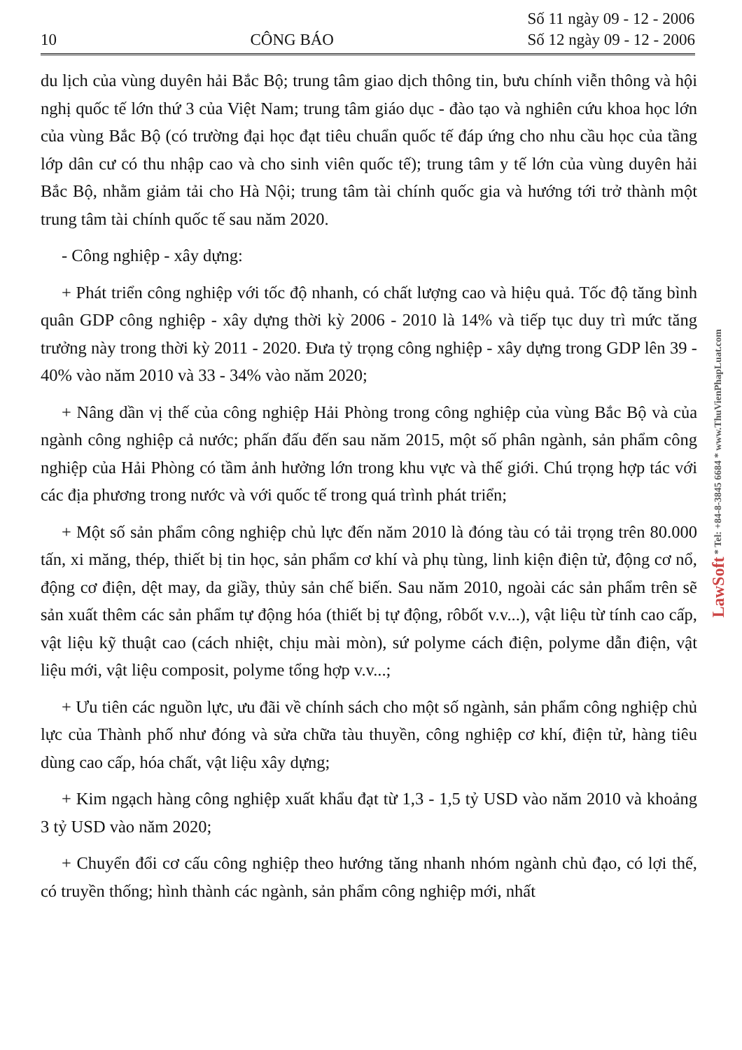10 CÔNG BÁO Số 11 ngày 09 - 12 - 2006
Số 12 ngày 09 - 12 - 2006
du lịch của vùng duyên hải Bắc Bộ; trung tâm giao dịch thông tin, bưu chính viễn thông và hội nghị quốc tế lớn thứ 3 của Việt Nam; trung tâm giáo dục - đào tạo và nghiên cứu khoa học lớn của vùng Bắc Bộ (có trường đại học đạt tiêu chuẩn quốc tế đáp ứng cho nhu cầu học của tầng lớp dân cư có thu nhập cao và cho sinh viên quốc tế); trung tâm y tế lớn của vùng duyên hải Bắc Bộ, nhằm giảm tải cho Hà Nội; trung tâm tài chính quốc gia và hướng tới trở thành một trung tâm tài chính quốc tế sau năm 2020.
- Công nghiệp - xây dựng:
+ Phát triển công nghiệp với tốc độ nhanh, có chất lượng cao và hiệu quả. Tốc độ tăng bình quân GDP công nghiệp - xây dựng thời kỳ 2006 - 2010 là 14% và tiếp tục duy trì mức tăng trưởng này trong thời kỳ 2011 - 2020. Đưa tỷ trọng công nghiệp - xây dựng trong GDP lên 39 - 40% vào năm 2010 và 33 - 34% vào năm 2020;
+ Nâng dần vị thế của công nghiệp Hải Phòng trong công nghiệp của vùng Bắc Bộ và của ngành công nghiệp cả nước; phấn đấu đến sau năm 2015, một số phân ngành, sản phẩm công nghiệp của Hải Phòng có tầm ảnh hưởng lớn trong khu vực và thế giới. Chú trọng hợp tác với các địa phương trong nước và với quốc tế trong quá trình phát triển;
+ Một số sản phẩm công nghiệp chủ lực đến năm 2010 là đóng tàu có tải trọng trên 80.000 tấn, xi măng, thép, thiết bị tin học, sản phẩm cơ khí và phụ tùng, linh kiện điện tử, động cơ nổ, động cơ điện, dệt may, da giầy, thủy sản chế biến. Sau năm 2010, ngoài các sản phẩm trên sẽ sản xuất thêm các sản phẩm tự động hóa (thiết bị tự động, rôbốt v.v...), vật liệu từ tính cao cấp, vật liệu kỹ thuật cao (cách nhiệt, chịu mài mòn), sứ polyme cách điện, polyme dẫn điện, vật liệu mới, vật liệu composit, polyme tổng hợp v.v...;
+ Ưu tiên các nguồn lực, ưu đãi về chính sách cho một số ngành, sản phẩm công nghiệp chủ lực của Thành phố như đóng và sửa chữa tàu thuyền, công nghiệp cơ khí, điện tử, hàng tiêu dùng cao cấp, hóa chất, vật liệu xây dựng;
+ Kim ngạch hàng công nghiệp xuất khẩu đạt từ 1,3 - 1,5 tỷ USD vào năm 2010 và khoảng 3 tỷ USD vào năm 2020;
+ Chuyển đổi cơ cấu công nghiệp theo hướng tăng nhanh nhóm ngành chủ đạo, có lợi thế, có truyền thống; hình thành các ngành, sản phẩm công nghiệp mới, nhất
LawSoft * Tel: +84-8-3845 6684 * www.ThuVienPhapLuat.com